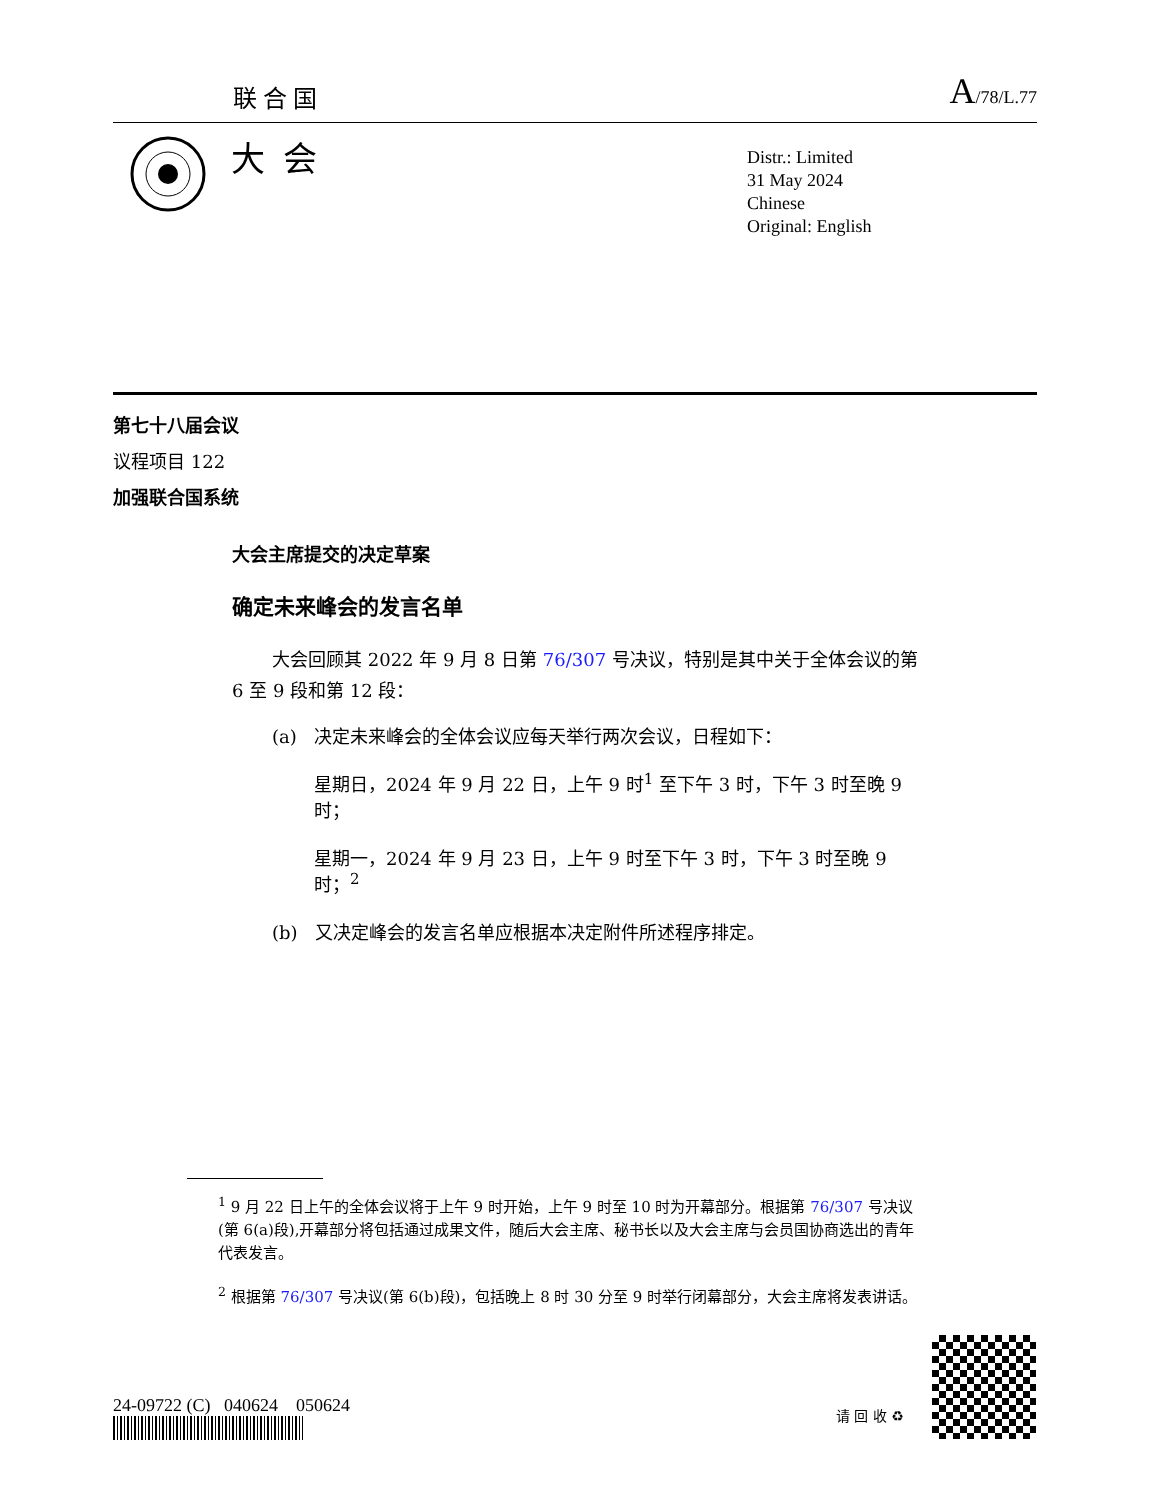联合国
A/78/L.77
大会
Distr.: Limited
31 May 2024
Chinese
Original: English
第七十八届会议
议程项目 122
加强联合国系统
大会主席提交的决定草案
确定未来峰会的发言名单
大会回顾其 2022 年 9 月 8 日第 76/307 号决议，特别是其中关于全体会议的第 6 至 9 段和第 12 段：
(a) 决定未来峰会的全体会议应每天举行两次会议，日程如下：
星期日，2024 年 9 月 22 日，上午 9 时<sup>1</sup> 至下午 3 时，下午 3 时至晚 9 时；
星期一，2024 年 9 月 23 日，上午 9 时至下午 3 时，下午 3 时至晚 9 时；<sup>2</sup>
(b) 又决定峰会的发言名单应根据本决定附件所述程序排定。
<sup>1</sup> 9 月 22 日上午的全体会议将于上午 9 时开始，上午 9 时至 10 时为开幕部分。根据第 76/307 号决议(第 6(a)段),开幕部分将包括通过成果文件，随后大会主席、秘书长以及大会主席与会员国协商选出的青年代表发言。
<sup>2</sup> 根据第 76/307 号决议(第 6(b)段)，包括晚上 8 时 30 分至 9 时举行闭幕部分，大会主席将发表讲话。
24-09722 (C) 040624 050624
请 回 收 ♻